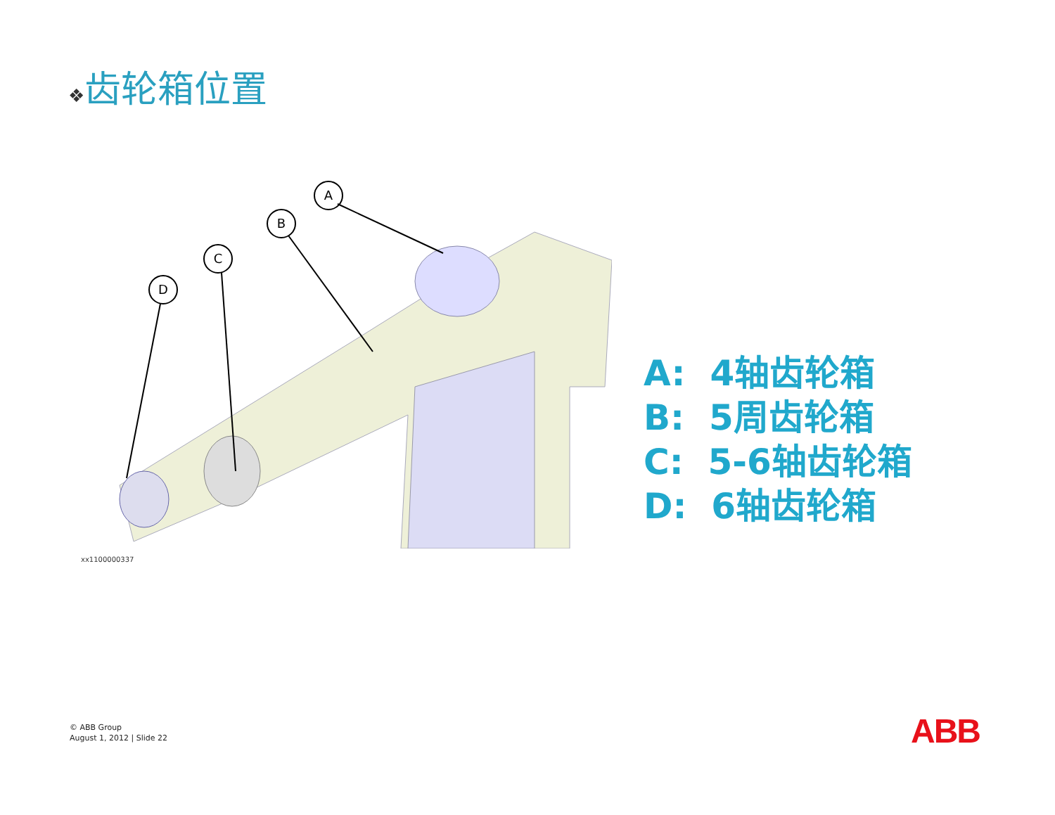❖齿轮箱位置
A
B
C
D
xx1100000337
A: 4轴齿轮箱
B: 5周齿轮箱
C: 5-6轴齿轮箱
D: 6轴齿轮箱
© ABB Group
August 1, 2012 | Slide 22
ABB